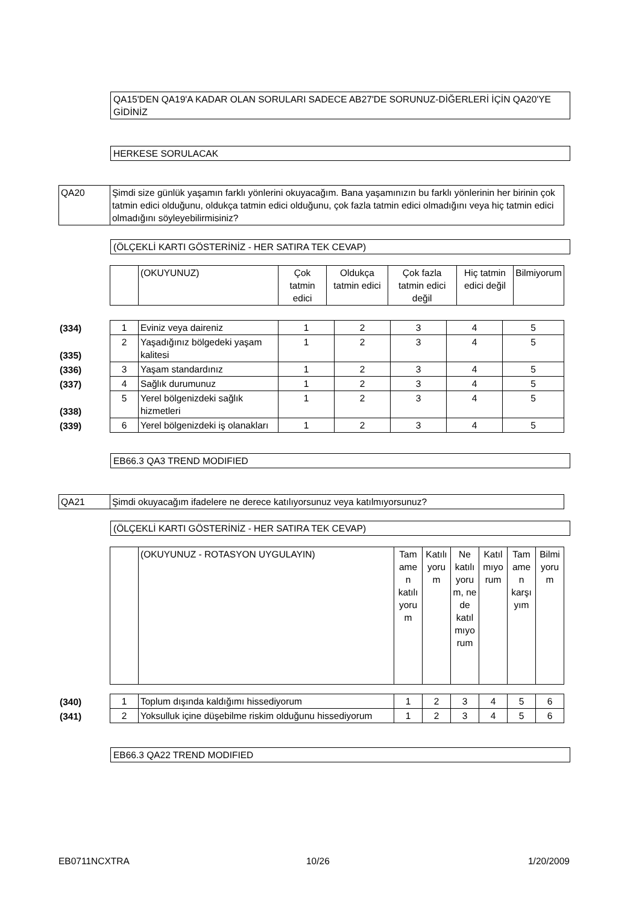QA15'DEN QA19'A KADAR OLAN SORULARI SADECE AB27'DE SORUNUZ-DİĞERLERİ İÇİN QA20'YE GİDİNİZ
HERKESE SORULACAK
| QA20 | Şimdi size günlük yaşamın farklı yönlerini okuyacağım. Bana yaşamınızın bu farklı yönlerinin her birinin çok tatmin edici olduğunu, oldukça tatmin edici olduğunu, çok fazla tatmin edici olmadığını veya hiç tatmin edici olmadığını söyleyebilirmisiniz? |
(ÖLÇEKLİ KARTI GÖSTERİNİZ - HER SATIRA TEK CEVAP)
| | | (OKUYUNUZ) | Çok tatmin edici | Oldukça tatmin edici | Çok fazla tatmin edici değil | Hiç tatmin edici değil | Bilmiyorum |
| (334) | 1 | Eviniz veya daireniz | 1 | 2 | 3 | 4 | 5 |
| (335) | 2 | Yaşadığınız bölgedeki yaşam kalitesi | 1 | 2 | 3 | 4 | 5 |
| (336) | 3 | Yaşam standardınız | 1 | 2 | 3 | 4 | 5 |
| (337) | 4 | Sağlık durumunuz | 1 | 2 | 3 | 4 | 5 |
| (338) | 5 | Yerel bölgenizdeki sağlık hizmetleri | 1 | 2 | 3 | 4 | 5 |
| (339) | 6 | Yerel bölgenizdeki iş olanakları | 1 | 2 | 3 | 4 | 5 |
EB66.3 QA3 TREND MODIFIED
| QA21 | Şimdi okuyacağım ifadelere ne derece katılıyorsunuz veya katılmıyorsunuz? |
(ÖLÇEKLİ KARTI GÖSTERİNİZ - HER SATIRA TEK CEVAP)
| | | (OKUYUNUZ - ROTASYON UYGULAYIN) | Tam ame n katılı yoru m | Katılı yoru m | Ne katılı yoru m, ne de katıl mıyo rum | Katıl mıyo rum | Tam ame n karşı yım | Bilmi yoru m |
| (340) | 1 | Toplum dışında kaldığımı hissediyorum | 1 | 2 | 3 | 4 | 5 | 6 |
| (341) | 2 | Yoksulluk içine düşebilme riskim olduğunu hissediyorum | 1 | 2 | 3 | 4 | 5 | 6 |
EB66.3 QA22 TREND MODIFIED
EB0711NCXTRA 10/26 1/20/2009